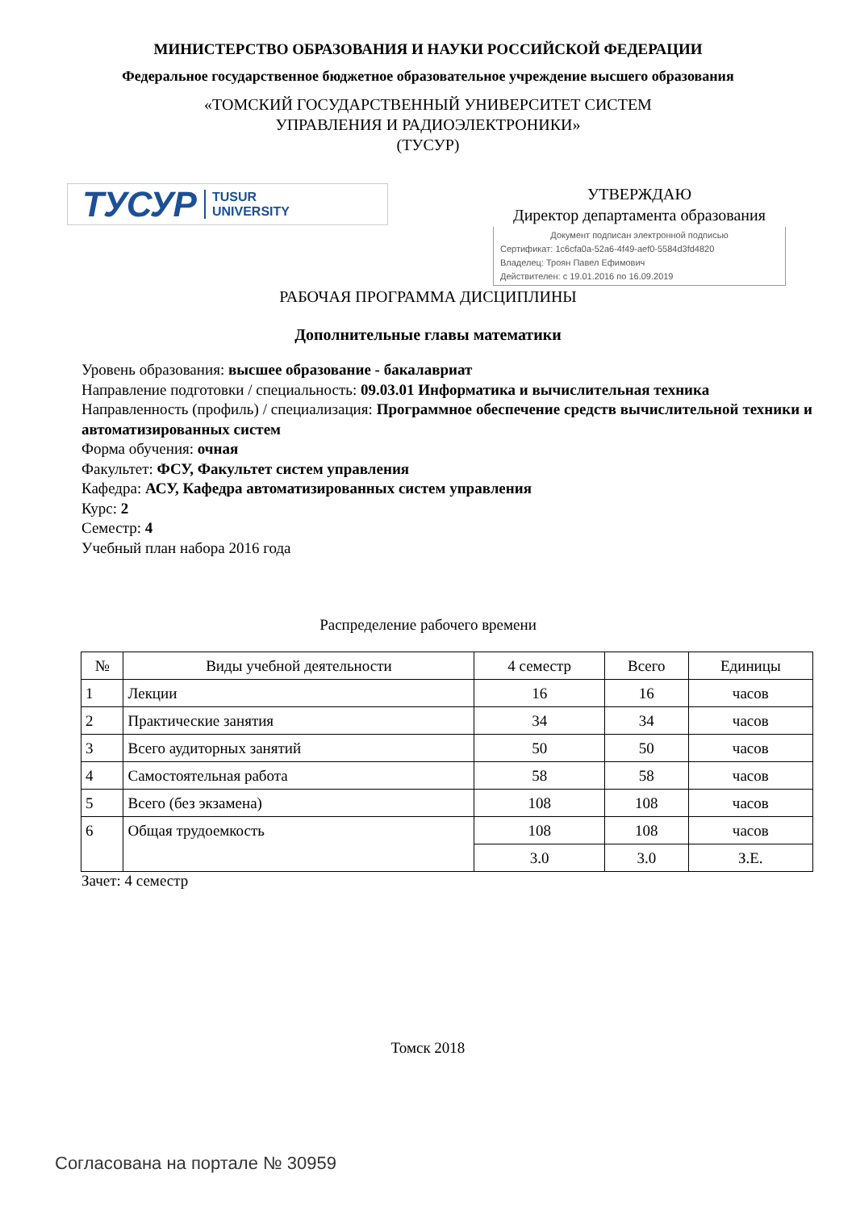МИНИСТЕРСТВО ОБРАЗОВАНИЯ И НАУКИ РОССИЙСКОЙ ФЕДЕРАЦИИ
Федеральное государственное бюджетное образовательное учреждение высшего образования
«ТОМСКИЙ ГОСУДАРСТВЕННЫЙ УНИВЕРСИТЕТ СИСТЕМ
УПРАВЛЕНИЯ И РАДИОЭЛЕКТРОНИКИ»
(ТУСУР)
ТУСУР TUSUR
UNIVERSITY
УТВЕРЖДАЮ
Директор департамента образования
Документ подписан электронной подписью
Сертификат: 1c6cfa0a-52a6-4f49-aef0-5584d3fd4820
Владелец: Троян Павел Ефимович
Действителен: с 19.01.2016 по 16.09.2019
РАБОЧАЯ ПРОГРАММА ДИСЦИПЛИНЫ
Дополнительные главы математики
Уровень образования: высшее образование - бакалавриат
Направление подготовки / специальность: 09.03.01 Информатика и вычислительная техника
Направленность (профиль) / специализация: Программное обеспечение средств вычислительной техники и автоматизированных систем
Форма обучения: очная
Факультет: ФСУ, Факультет систем управления
Кафедра: АСУ, Кафедра автоматизированных систем управления
Курс: 2
Семестр: 4
Учебный план набора 2016 года
Распределение рабочего времени
| № | Виды учебной деятельности | 4 семестр | Всего | Единицы |
| --- | --- | --- | --- | --- |
| 1 | Лекции | 16 | 16 | часов |
| 2 | Практические занятия | 34 | 34 | часов |
| 3 | Всего аудиторных занятий | 50 | 50 | часов |
| 4 | Самостоятельная работа | 58 | 58 | часов |
| 5 | Всего (без экзамена) | 108 | 108 | часов |
| 6 | Общая трудоемкость | 108 | 108 | часов |
| | | 3.0 | 3.0 | З.Е. |
Зачет: 4 семестр
Томск 2018
Согласована на портале № 30959